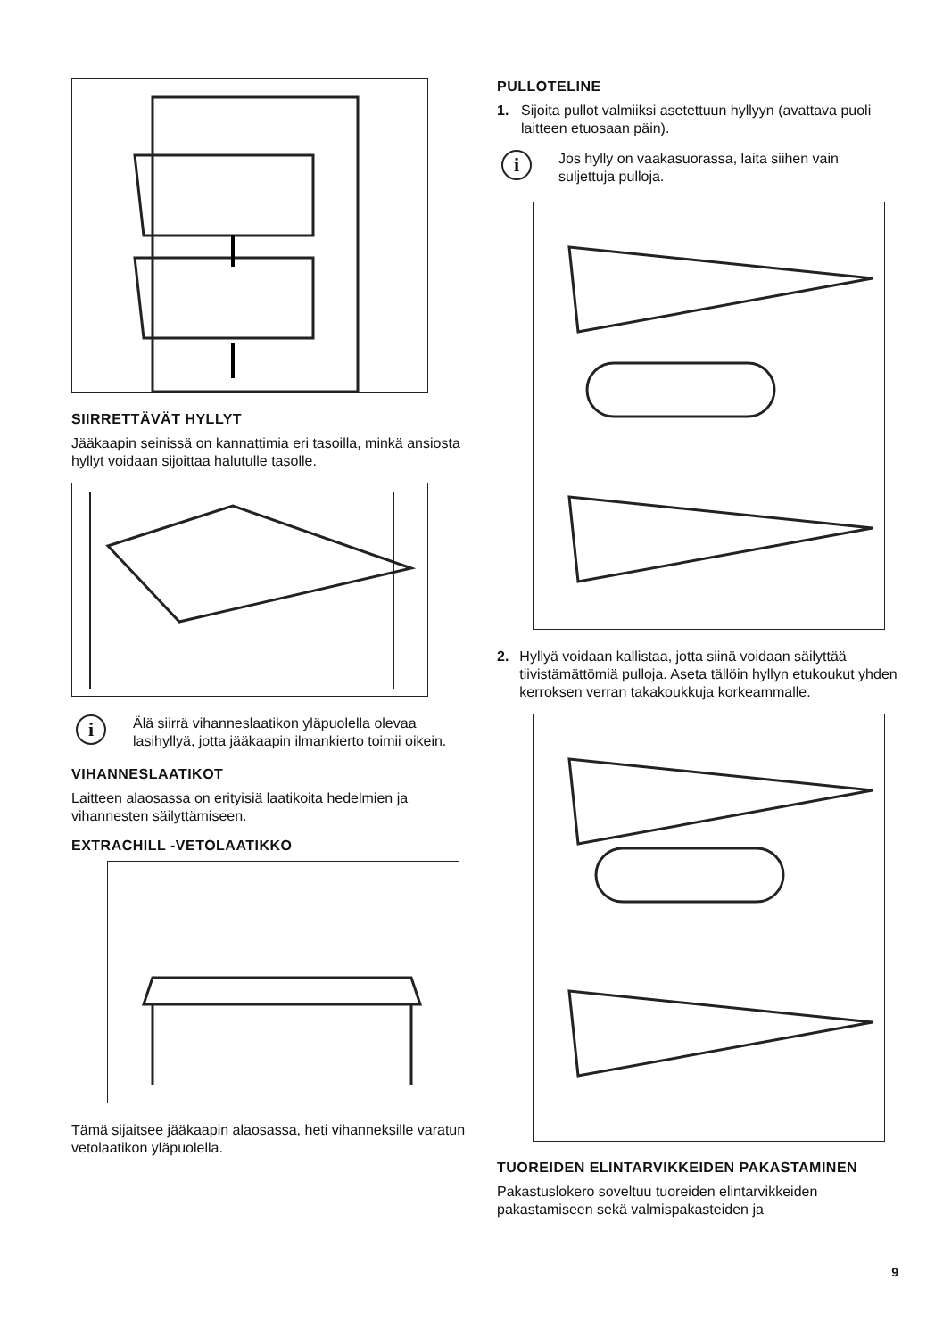SIIRRETTÄVÄT HYLLYT
Jääkaapin seinissä on kannattimia eri tasoilla, minkä ansiosta hyllyt voidaan sijoittaa halutulle tasolle.
i
Älä siirrä vihanneslaatikon yläpuolella olevaa lasihyllyä, jotta jääkaapin ilmankierto toimii oikein.
VIHANNESLAATIKOT
Laitteen alaosassa on erityisiä laatikoita hedelmien ja vihannesten säilyttämiseen.
EXTRACHILL -VETOLAATIKKO
Tämä sijaitsee jääkaapin alaosassa, heti vihanneksille varatun vetolaatikon yläpuolella.
PULLOTELINE
1. Sijoita pullot valmiiksi asetettuun hyllyyn (avattava puoli laitteen etuosaan päin).
i
Jos hylly on vaakasuorassa, laita siihen vain suljettuja pulloja.
2. Hyllyä voidaan kallistaa, jotta siinä voidaan säilyttää tiivistämättömiä pulloja. Aseta tällöin hyllyn etukoukut yhden kerroksen verran takakoukkuja korkeammalle.
TUOREIDEN ELINTARVIKKEIDEN PAKASTAMINEN
Pakastuslokero soveltuu tuoreiden elintarvikkeiden pakastamiseen sekä valmispakasteiden ja
9